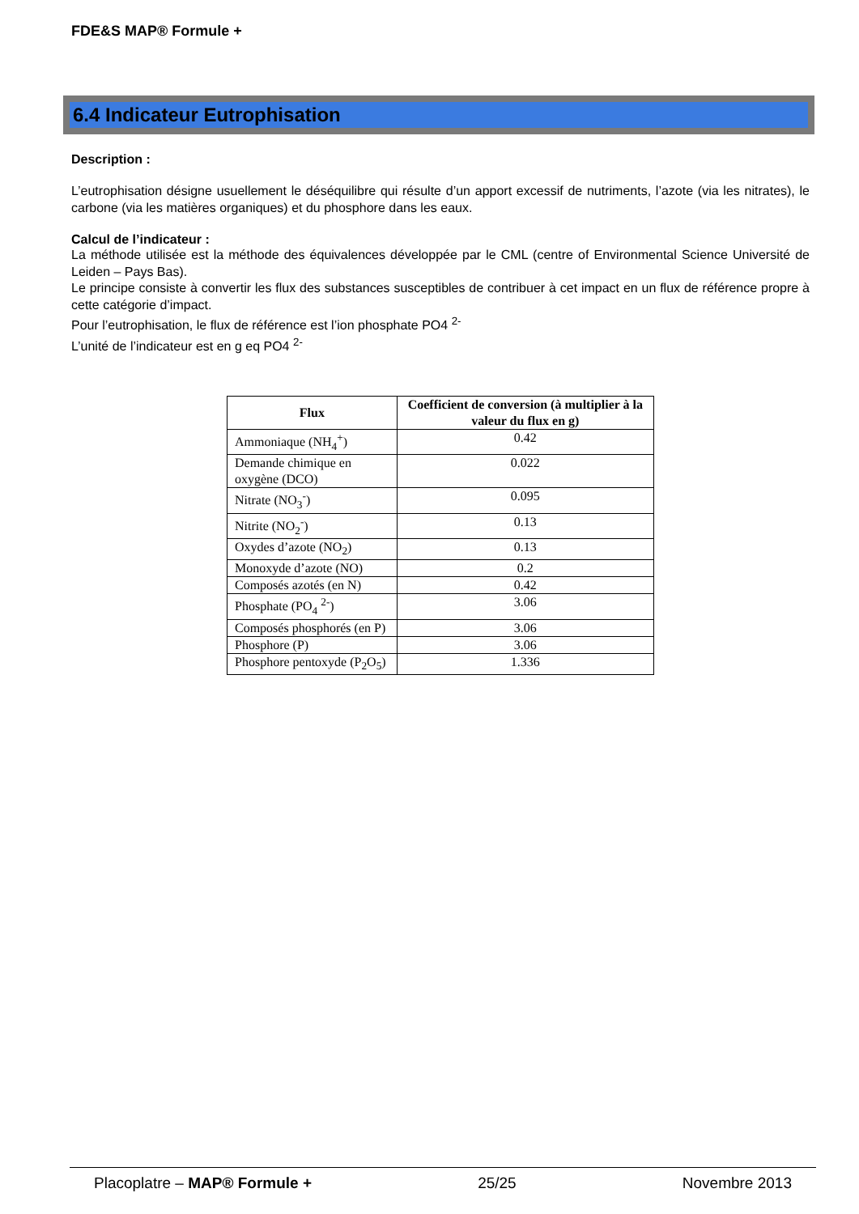FDE&S MAP® Formule +
6.4 Indicateur Eutrophisation
Description :
L’eutrophisation désigne usuellement le déséquilibre qui résulte d’un apport excessif de nutriments, l’azote (via les nitrates), le carbone (via les matières organiques) et du phosphore dans les eaux.
Calcul de l’indicateur :
La méthode utilisée est la méthode des équivalences développée par le CML (centre of Environmental Science Université de Leiden – Pays Bas).
Le principe consiste à convertir les flux des substances susceptibles de contribuer à cet impact en un flux de référence propre à cette catégorie d’impact.
Pour l’eutrophisation, le flux de référence est l’ion phosphate PO4 <sup>2-</sup>
L’unité de l’indicateur est en g eq PO4 <sup>2-</sup>
| Flux | Coefficient de conversion (à multiplier à la valeur du flux en g) |
| --- | --- |
| Ammoniaque (NH<sub>4</sub><sup>+</sup>) | 0.42 |
| Demande chimique en oxygène (DCO) | 0.022 |
| Nitrate (NO<sub>3</sub><sup>-</sup>) | 0.095 |
| Nitrite (NO<sub>2</sub><sup>-</sup>) | 0.13 |
| Oxydes d’azote (NO<sub>2</sub>) | 0.13 |
| Monoxyde d’azote (NO) | 0.2 |
| Composés azotés (en N) | 0.42 |
| Phosphate (PO<sub>4</sub> <sup>2-</sup>) | 3.06 |
| Composés phosphorés (en P) | 3.06 |
| Phosphore (P) | 3.06 |
| Phosphore pentoxyde (P<sub>2</sub>O<sub>5</sub>) | 1.336 |
Placoplatre – MAP® Formule + 25/25 Novembre 2013